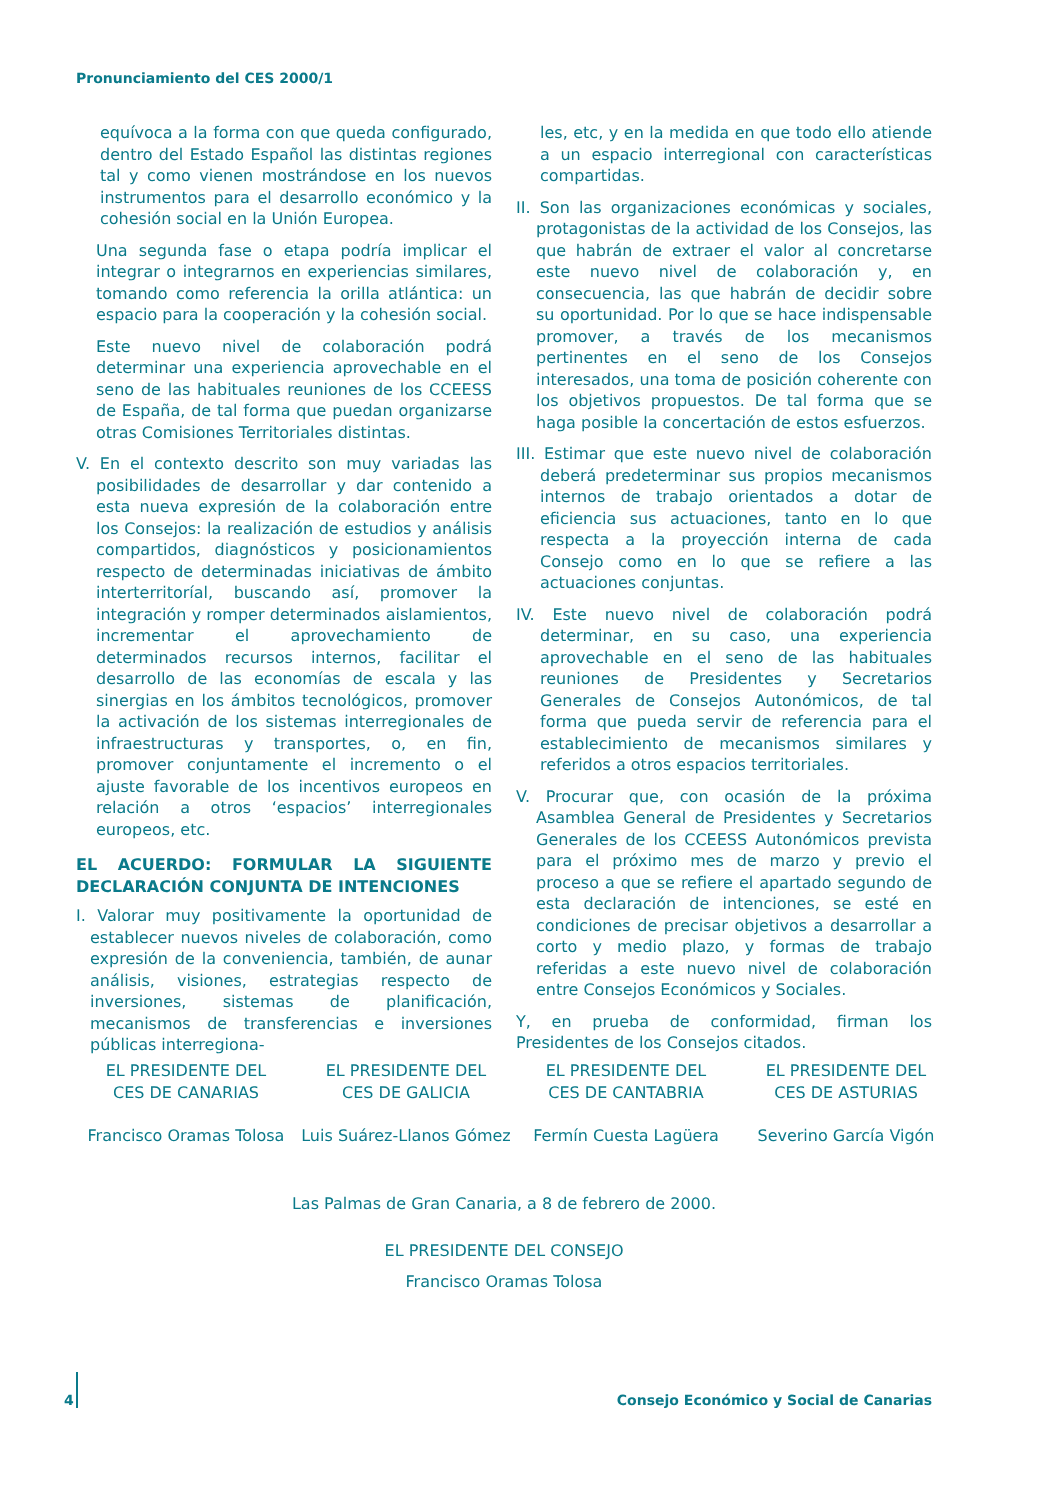Pronunciamiento del CES 2000/1
equívoca a la forma con que queda configurado, dentro del Estado Español las distintas regiones tal y como vienen mostrándose en los nuevos instrumentos para el desarrollo económico y la cohesión social en la Unión Europea.
Una segunda fase o etapa podría implicar el integrar o integrarnos en experiencias similares, tomando como referencia la orilla atlántica: un espacio para la cooperación y la cohesión social.
Este nuevo nivel de colaboración podrá determinar una experiencia aprovechable en el seno de las habituales reuniones de los CCEESS de España, de tal forma que puedan organizarse otras Comisiones Territoriales distintas.
V. En el contexto descrito son muy variadas las posibilidades de desarrollar y dar contenido a esta nueva expresión de la colaboración entre los Consejos: la realización de estudios y análisis compartidos, diagnósticos y posicionamientos respecto de determinadas iniciativas de ámbito interterritoríal, buscando así, promover la integración y romper determinados aislamientos, incrementar el aprovechamiento de determinados recursos internos, facilitar el desarrollo de las economías de escala y las sinergias en los ámbitos tecnológicos, promover la activación de los sistemas interregionales de infraestructuras y transportes, o, en fin, promover conjuntamente el incremento o el ajuste favorable de los incentivos europeos en relación a otros ‘espacios’ interregionales europeos, etc.
EL ACUERDO: FORMULAR LA SIGUIENTE DECLARACIÓN CONJUNTA DE INTENCIONES
I. Valorar muy positivamente la oportunidad de establecer nuevos niveles de colaboración, como expresión de la conveniencia, también, de aunar análisis, visiones, estrategias respecto de inversiones, sistemas de planificación, mecanismos de transferencias e inversiones públicas interregiona-
les, etc, y en la medida en que todo ello atiende a un espacio interregional con características compartidas.
II. Son las organizaciones económicas y sociales, protagonistas de la actividad de los Consejos, las que habrán de extraer el valor al concretarse este nuevo nivel de colaboración y, en consecuencia, las que habrán de decidir sobre su oportunidad. Por lo que se hace indispensable promover, a través de los mecanismos pertinentes en el seno de los Consejos interesados, una toma de posición coherente con los objetivos propuestos. De tal forma que se haga posible la concertación de estos esfuerzos.
III. Estimar que este nuevo nivel de colaboración deberá predeterminar sus propios mecanismos internos de trabajo orientados a dotar de eficiencia sus actuaciones, tanto en lo que respecta a la proyección interna de cada Consejo como en lo que se refiere a las actuaciones conjuntas.
IV. Este nuevo nivel de colaboración podrá determinar, en su caso, una experiencia aprovechable en el seno de las habituales reuniones de Presidentes y Secretarios Generales de Consejos Autonómicos, de tal forma que pueda servir de referencia para el establecimiento de mecanismos similares y referidos a otros espacios territoriales.
V. Procurar que, con ocasión de la próxima Asamblea General de Presidentes y Secretarios Generales de los CCEESS Autonómicos prevista para el próximo mes de marzo y previo el proceso a que se refiere el apartado segundo de esta declaración de intenciones, se esté en condiciones de precisar objetivos a desarrollar a corto y medio plazo, y formas de trabajo referidas a este nuevo nivel de colaboración entre Consejos Económicos y Sociales.
Y, en prueba de conformidad, firman los Presidentes de los Consejos citados.
EL PRESIDENTE DEL
CES DE CANARIAS
Francisco Oramas Tolosa
EL PRESIDENTE DEL
CES DE GALICIA
Luis Suárez-Llanos Gómez
EL PRESIDENTE DEL
CES DE CANTABRIA
Fermín Cuesta Lagüera
EL PRESIDENTE DEL
CES DE ASTURIAS
Severino García Vigón
Las Palmas de Gran Canaria, a 8 de febrero de 2000.
EL PRESIDENTE DEL CONSEJO
Francisco Oramas Tolosa
4 Consejo Económico y Social de Canarias